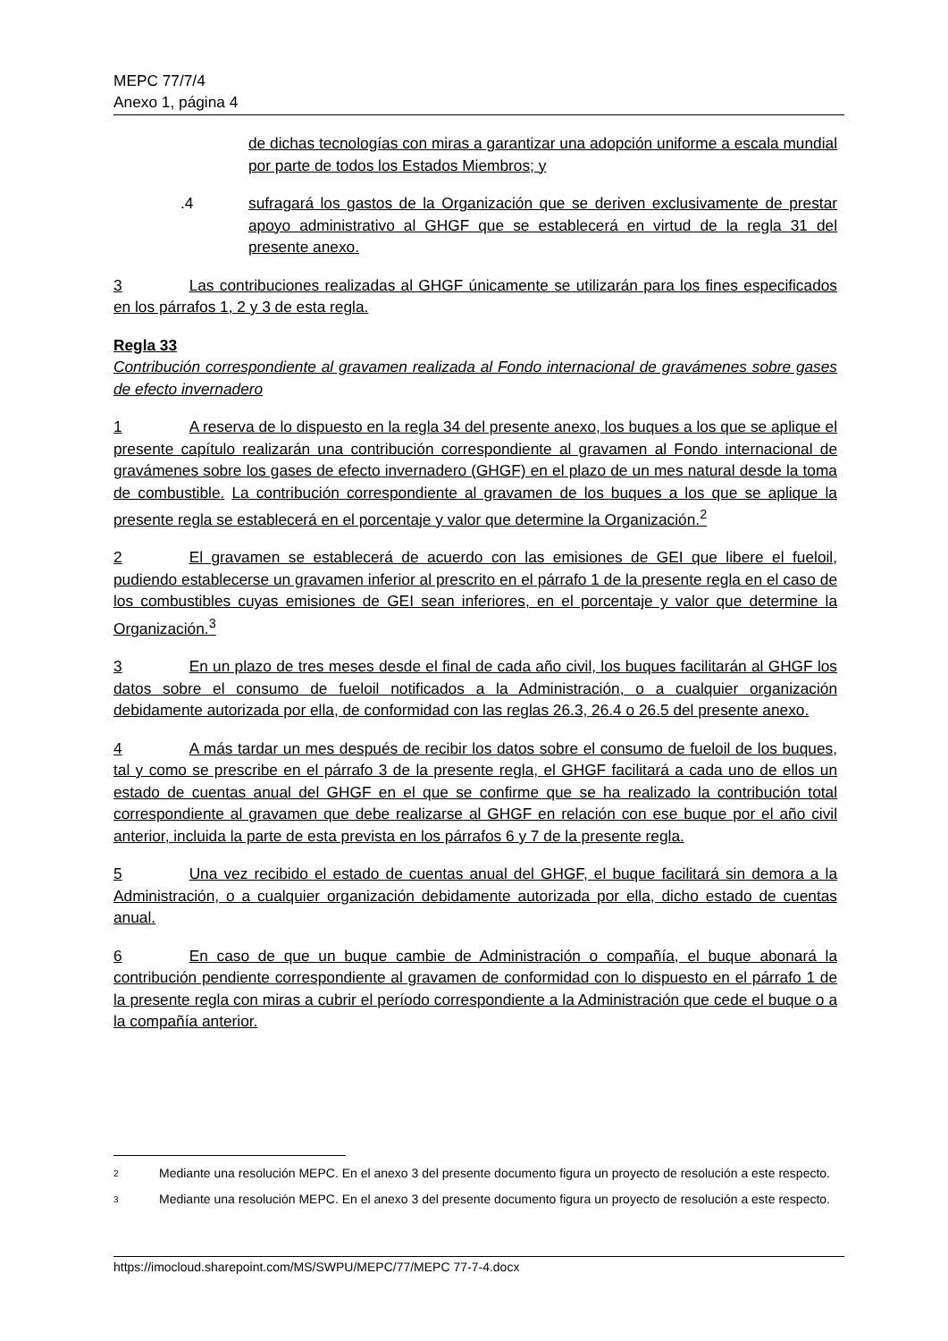MEPC 77/7/4
Anexo 1, página 4
de dichas tecnologías con miras a garantizar una adopción uniforme a escala mundial por parte de todos los Estados Miembros; y
.4 sufragará los gastos de la Organización que se deriven exclusivamente de prestar apoyo administrativo al GHGF que se establecerá en virtud de la regla 31 del presente anexo.
3 Las contribuciones realizadas al GHGF únicamente se utilizarán para los fines especificados en los párrafos 1, 2 y 3 de esta regla.
Regla 33
Contribución correspondiente al gravamen realizada al Fondo internacional de gravámenes sobre gases de efecto invernadero
1 A reserva de lo dispuesto en la regla 34 del presente anexo, los buques a los que se aplique el presente capítulo realizarán una contribución correspondiente al gravamen al Fondo internacional de gravámenes sobre los gases de efecto invernadero (GHGF) en el plazo de un mes natural desde la toma de combustible. La contribución correspondiente al gravamen de los buques a los que se aplique la presente regla se establecerá en el porcentaje y valor que determine la Organización.<sup>2</sup>
2 El gravamen se establecerá de acuerdo con las emisiones de GEI que libere el fueloil, pudiendo establecerse un gravamen inferior al prescrito en el párrafo 1 de la presente regla en el caso de los combustibles cuyas emisiones de GEI sean inferiores, en el porcentaje y valor que determine la Organización.<sup>3</sup>
3 En un plazo de tres meses desde el final de cada año civil, los buques facilitarán al GHGF los datos sobre el consumo de fueloil notificados a la Administración, o a cualquier organización debidamente autorizada por ella, de conformidad con las reglas 26.3, 26.4 o 26.5 del presente anexo.
4 A más tardar un mes después de recibir los datos sobre el consumo de fueloil de los buques, tal y como se prescribe en el párrafo 3 de la presente regla, el GHGF facilitará a cada uno de ellos un estado de cuentas anual del GHGF en el que se confirme que se ha realizado la contribución total correspondiente al gravamen que debe realizarse al GHGF en relación con ese buque por el año civil anterior, incluida la parte de esta prevista en los párrafos 6 y 7 de la presente regla.
5 Una vez recibido el estado de cuentas anual del GHGF, el buque facilitará sin demora a la Administración, o a cualquier organización debidamente autorizada por ella, dicho estado de cuentas anual.
6 En caso de que un buque cambie de Administración o compañía, el buque abonará la contribución pendiente correspondiente al gravamen de conformidad con lo dispuesto en el párrafo 1 de la presente regla con miras a cubrir el período correspondiente a la Administración que cede el buque o a la compañía anterior.
2 Mediante una resolución MEPC. En el anexo 3 del presente documento figura un proyecto de resolución a este respecto.
3 Mediante una resolución MEPC. En el anexo 3 del presente documento figura un proyecto de resolución a este respecto.
https://imocloud.sharepoint.com/MS/SWPU/MEPC/77/MEPC 77-7-4.docx